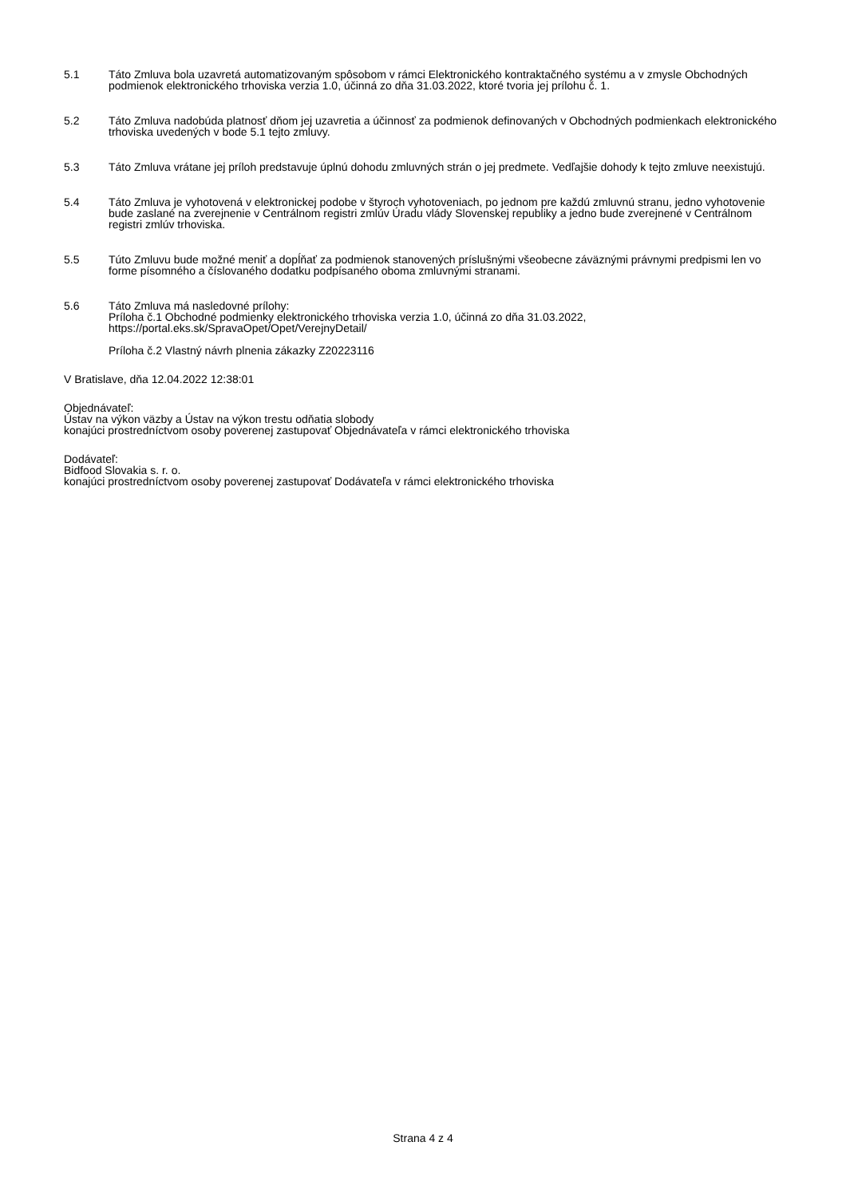5.1 Táto Zmluva bola uzavretá automatizovaným spôsobom v rámci Elektronického kontraktačného systému a v zmysle Obchodných podmienok elektronického trhoviska verzia 1.0, účinná zo dňa 31.03.2022, ktoré tvoria jej prílohu č. 1.
5.2 Táto Zmluva nadobúda platnosť dňom jej uzavretia a účinnosť za podmienok definovaných v Obchodných podmienkach elektronického trhoviska uvedených v bode 5.1 tejto zmluvy.
5.3 Táto Zmluva vrátane jej príloh predstavuje úplnú dohodu zmluvných strán o jej predmete. Vedľajšie dohody k tejto zmluve neexistujú.
5.4 Táto Zmluva je vyhotovená v elektronickej podobe v štyroch vyhotoveniach, po jednom pre každú zmluvnú stranu, jedno vyhotovenie bude zaslané na zverejnenie v Centrálnom registri zmlúv Úradu vlády Slovenskej republiky a jedno bude zverejnené v Centrálnom registri zmlúv trhoviska.
5.5 Túto Zmluvu bude možné meniť a dopĺňať za podmienok stanovených príslušnými všeobecne záväznými právnymi predpismi len vo forme písomného a číslovaného dodatku podpísaného oboma zmluvnými stranami.
5.6 Táto Zmluva má nasledovné prílohy:
Príloha č.1 Obchodné podmienky elektronického trhoviska verzia 1.0, účinná zo dňa 31.03.2022,
https://portal.eks.sk/SpravaOpet/Opet/VerejnyDetail/
Príloha č.2 Vlastný návrh plnenia zákazky Z20223116
V Bratislave, dňa 12.04.2022 12:38:01
Objednávateľ:
Ústav na výkon väzby a Ústav na výkon trestu odňatia slobody
konajúci prostredníctvom osoby poverenej zastupovať Objednávateľa v rámci elektronického trhoviska
Dodávateľ:
Bidfood Slovakia s. r. o.
konajúci prostredníctvom osoby poverenej zastupovať Dodávateľa v rámci elektronického trhoviska
Strana 4 z 4